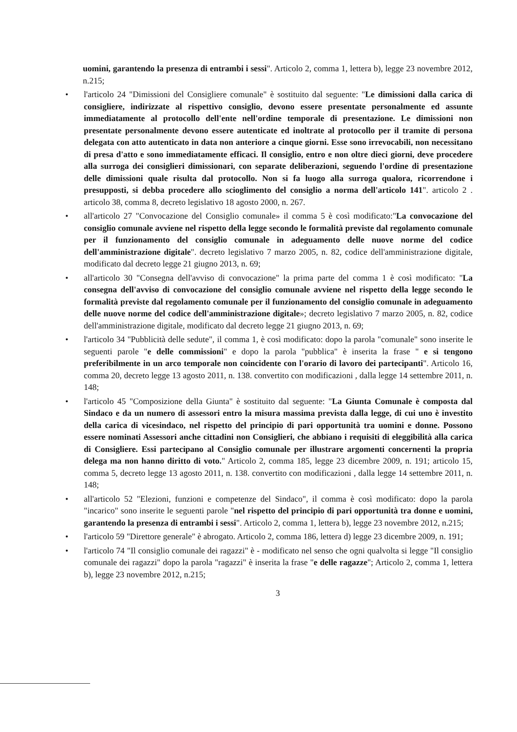uomini, garantendo la presenza di entrambi i sessi". Articolo 2, comma 1, lettera b), legge 23 novembre 2012, n.215;
• l'articolo 24 "Dimissioni del Consigliere comunale" è sostituito dal seguente: "Le dimissioni dalla carica di consigliere, indirizzate al rispettivo consiglio, devono essere presentate personalmente ed assunte immediatamente al protocollo dell'ente nell'ordine temporale di presentazione. Le dimissioni non presentate personalmente devono essere autenticate ed inoltrate al protocollo per il tramite di persona delegata con atto autenticato in data non anteriore a cinque giorni. Esse sono irrevocabili, non necessitano di presa d'atto e sono immediatamente efficaci. Il consiglio, entro e non oltre dieci giorni, deve procedere alla surroga dei consiglieri dimissionari, con separate deliberazioni, seguendo l'ordine di presentazione delle dimissioni quale risulta dal protocollo. Non si fa luogo alla surroga qualora, ricorrendone i presupposti, si debba procedere allo scioglimento del consiglio a norma dell'articolo 141". articolo 2 . articolo 38, comma 8, decreto legislativo 18 agosto 2000, n. 267.
• all'articolo 27 "Convocazione del Consiglio comunale» il comma 5 è così modificato:"La convocazione del consiglio comunale avviene nel rispetto della legge secondo le formalità previste dal regolamento comunale per il funzionamento del consiglio comunale in adeguamento delle nuove norme del codice dell'amministrazione digitale". decreto legislativo 7 marzo 2005, n. 82, codice dell'amministrazione digitale, modificato dal decreto legge 21 giugno 2013, n. 69;
• all'articolo 30 "Consegna dell'avviso di convocazione" la prima parte del comma 1 è così modificato: "La consegna dell'avviso di convocazione del consiglio comunale avviene nel rispetto della legge secondo le formalità previste dal regolamento comunale per il funzionamento del consiglio comunale in adeguamento delle nuove norme del codice dell'amministrazione digitale»; decreto legislativo 7 marzo 2005, n. 82, codice dell'amministrazione digitale, modificato dal decreto legge 21 giugno 2013, n. 69;
• l'articolo 34 "Pubblicità delle sedute", il comma 1, è così modificato: dopo la parola "comunale" sono inserite le seguenti parole "e delle commissioni" e dopo la parola "pubblica" è inserita la frase " e si tengono preferibilmente in un arco temporale non coincidente con l'orario di lavoro dei partecipanti". Articolo 16, comma 20, decreto legge 13 agosto 2011, n. 138. convertito con modificazioni , dalla legge 14 settembre 2011, n. 148;
• l'articolo 45 "Composizione della Giunta" è sostituito dal seguente: "La Giunta Comunale è composta dal Sindaco e da un numero di assessori entro la misura massima prevista dalla legge, di cui uno è investito della carica di vicesindaco, nel rispetto del principio di pari opportunità tra uomini e donne. Possono essere nominati Assessori anche cittadini non Consiglieri, che abbiano i requisiti di eleggibilità alla carica di Consigliere. Essi partecipano al Consiglio comunale per illustrare argomenti concernenti la propria delega ma non hanno diritto di voto." Articolo 2, comma 185, legge 23 dicembre 2009, n. 191; articolo 15, comma 5, decreto legge 13 agosto 2011, n. 138. convertito con modificazioni , dalla legge 14 settembre 2011, n. 148;
• all'articolo 52 "Elezioni, funzioni e competenze del Sindaco", il comma è così modificato: dopo la parola "incarico" sono inserite le seguenti parole "nel rispetto del principio di pari opportunità tra donne e uomini, garantendo la presenza di entrambi i sessi". Articolo 2, comma 1, lettera b), legge 23 novembre 2012, n.215;
• l'articolo 59 "Direttore generale" è abrogato. Articolo 2, comma 186, lettera d) legge 23 dicembre 2009, n. 191;
• l'articolo 74 "Il consiglio comunale dei ragazzi" è - modificato nel senso che ogni qualvolta si legge "Il consiglio comunale dei ragazzi" dopo la parola "ragazzi" è inserita la frase "e delle ragazze"; Articolo 2, comma 1, lettera b), legge 23 novembre 2012, n.215;
3